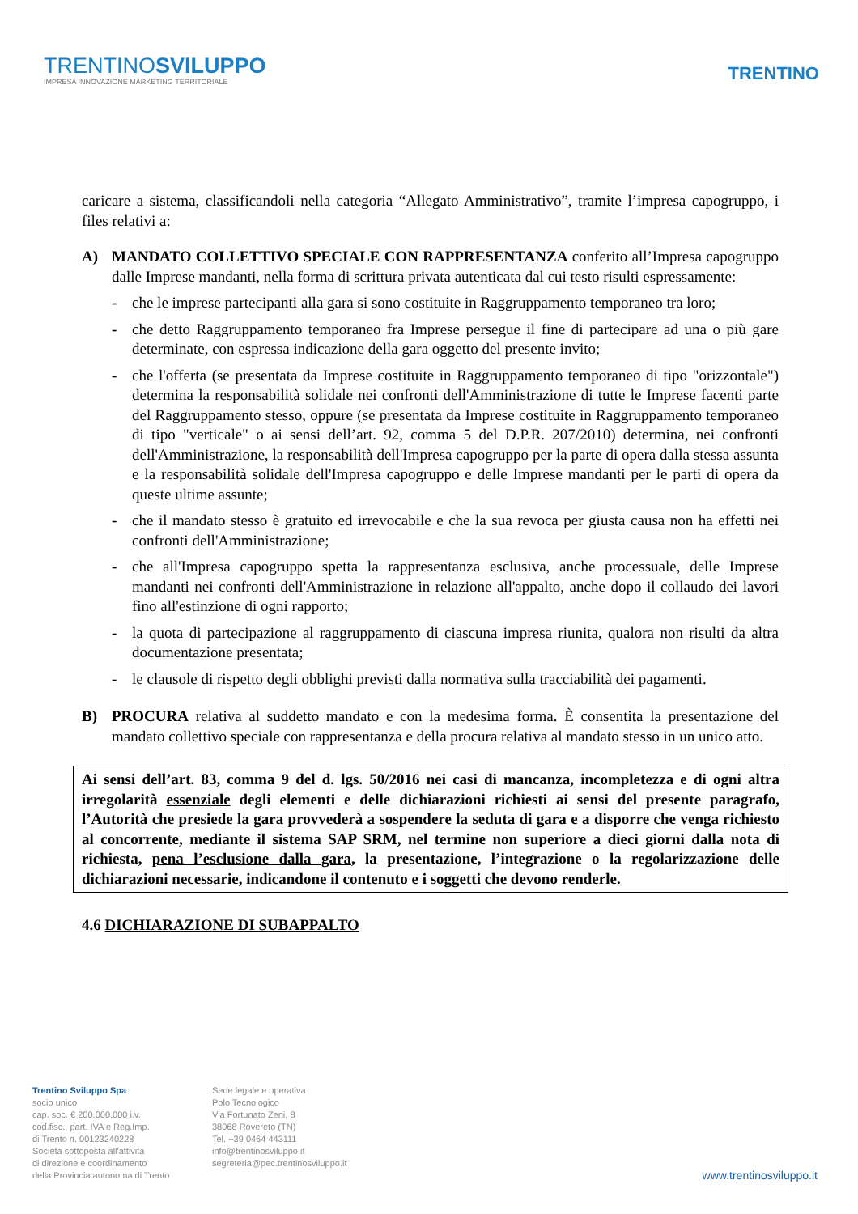TRENTINOSVILUPPO
IMPRESA INNOVAZIONE MARKETING TERRITORIALE
TRENTINO
caricare a sistema, classificandoli nella categoria “Allegato Amministrativo”, tramite l’impresa capogruppo, i files relativi a:
A) MANDATO COLLETTIVO SPECIALE CON RAPPRESENTANZA conferito all’Impresa capogruppo dalle Imprese mandanti, nella forma di scrittura privata autenticata dal cui testo risulti espressamente:
- che le imprese partecipanti alla gara si sono costituite in Raggruppamento temporaneo tra loro;
- che detto Raggruppamento temporaneo fra Imprese persegue il fine di partecipare ad una o più gare determinate, con espressa indicazione della gara oggetto del presente invito;
- che l'offerta (se presentata da Imprese costituite in Raggruppamento temporaneo di tipo "orizzontale") determina la responsabilità solidale nei confronti dell'Amministrazione di tutte le Imprese facenti parte del Raggruppamento stesso, oppure (se presentata da Imprese costituite in Raggruppamento temporaneo di tipo "verticale" o ai sensi dell’art. 92, comma 5 del D.P.R. 207/2010) determina, nei confronti dell'Amministrazione, la responsabilità dell'Impresa capogruppo per la parte di opera dalla stessa assunta e la responsabilità solidale dell'Impresa capogruppo e delle Imprese mandanti per le parti di opera da queste ultime assunte;
- che il mandato stesso è gratuito ed irrevocabile e che la sua revoca per giusta causa non ha effetti nei confronti dell'Amministrazione;
- che all'Impresa capogruppo spetta la rappresentanza esclusiva, anche processuale, delle Imprese mandanti nei confronti dell'Amministrazione in relazione all'appalto, anche dopo il collaudo dei lavori fino all'estinzione di ogni rapporto;
- la quota di partecipazione al raggruppamento di ciascuna impresa riunita, qualora non risulti da altra documentazione presentata;
- le clausole di rispetto degli obblighi previsti dalla normativa sulla tracciabilità dei pagamenti.
B) PROCURA relativa al suddetto mandato e con la medesima forma. È consentita la presentazione del mandato collettivo speciale con rappresentanza e della procura relativa al mandato stesso in un unico atto.
Ai sensi dell’art. 83, comma 9 del d. lgs. 50/2016 nei casi di mancanza, incompletezza e di ogni altra irregolarità essenziale degli elementi e delle dichiarazioni richiesti ai sensi del presente paragrafo, l’Autorità che presiede la gara provvederà a sospendere la seduta di gara e a disporre che venga richiesto al concorrente, mediante il sistema SAP SRM, nel termine non superiore a dieci giorni dalla nota di richiesta, pena l’esclusione dalla gara, la presentazione, l’integrazione o la regolarizzazione delle dichiarazioni necessarie, indicandone il contenuto e i soggetti che devono renderle.
4.6 DICHIARAZIONE DI SUBAPPALTO
Trentino Sviluppo Spa
socio unico
cap. soc. € 200.000.000 i.v.
cod.fisc., part. IVA e Reg.Imp.
di Trento n. 00123240228
Società sottoposta all'attività
di direzione e coordinamento
della Provincia autonoma di Trento
Sede legale e operativa
Polo Tecnologico
Via Fortunato Zeni, 8
38068 Rovereto (TN)
Tel. +39 0464 443111
info@trentinosviluppo.it
segreteria@pec.trentinosviluppo.it
www.trentinosviluppo.it